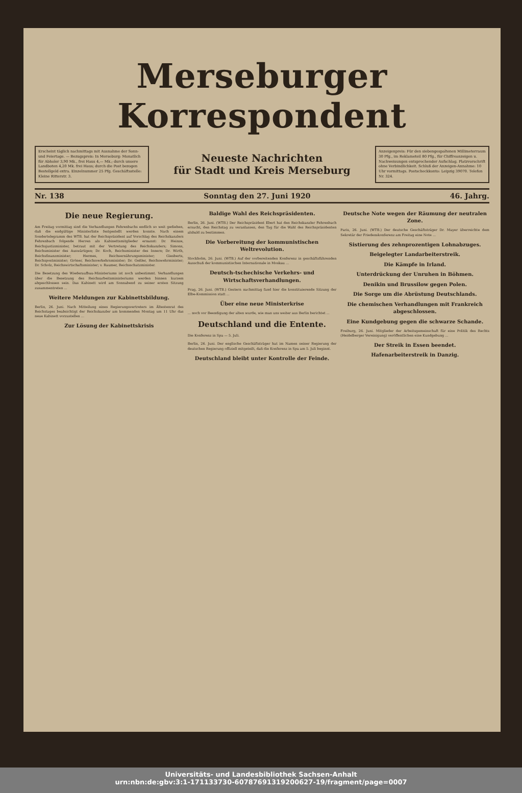Merseburger Korrespondent
Erscheint täglich nachmittags mit Ausnahme der Sonn- und Feiertage. — Bezugspreis: In Merseburg: Monatlich für Abholer 3,90 Mk., frei Haus 4,— Mk.; durch unsere Landboten 4,20 Mk. frei Haus; durch die Post bezogen Bestellgeld extra. Einzelnummer 25 Pfg. Geschäftsstelle: Kleine Ritterstr. 3.
Neueste Nachrichten
für Stadt und Kreis Merseburg
Anzeigenpreis: Für den siebengespaltenen Millimeterraum 30 Pfg., im Reklameteil 80 Pfg., für Chiffreanzeigen u. Nachweisungen entsprechender Aufschlag. Platzvorschrift ohne Verbindlichkeit. Schluß der Anzeigen-Annahme: 10 Uhr vormittags. Postscheckkonto: Leipzig 39070. Telefon Nr. 324.
Nr. 138 Sonntag den 27. Juni 1920 46. Jahrg.
Die neue Regierung.
Am Freitag vormittag sind die Verhandlungen Fehrenbachs endlich so weit gediehen, daß die endgültige Ministerliste festgestellt werden konnte. Nach einem Sondertelegramm des WTB. hat der Reichspräsident auf Vorschlag des Reichskanzlers Fehrenbach folgende Herren als Kabinettsmitglieder ernannt: Dr. Heinze, Reichsjustizminister, betraut mit der Vertretung des Reichskanzlers; Simons, Reichsminister des Auswärtigen; Dr. Koch, Reichsminister des Innern; Dr. Wirth, Reichsfinanzminister; Hermes, Reichsernährungsminister; Giesberts, Reichspostminister; Gröner, Reichsverkehrsminister; Dr. Geßler, Reichswehrminister; Dr. Scholz, Reichswirtschaftsminister; v. Raumer, Reichsschatzminister.
Die Besetzung des Wiederaufbau-Ministeriums ist noch unbestimmt. Verhandlungen über die Besetzung des Reichsarbeitsministeriums werden binnen kurzem abgeschlossen sein. Das Kabinett wird am Sonnabend zu seiner ersten Sitzung zusammentreten ...
Weitere Meldungen zur Kabinettsbildung.
Berlin, 26. Juni. Nach Mitteilung eines Regierungsvertreters im Ältestenrat des Reichstages beabsichtigt der Reichskanzler am kommenden Montag um 11 Uhr das neue Kabinett vorzustellen ...
Zur Lösung der Kabinettskrisis
Baldige Wahl des Reichspräsidenten.
Berlin, 26. Juni. (WTB.) Der Reichspräsident Ebert hat den Reichskanzler Fehrenbach ersucht, den Reichstag zu veranlassen, den Tag für die Wahl des Reichspräsidenten alsbald zu bestimmen.
Die Vorbereitung der kommunistischen Weltrevolution.
Stockholm, 26. Juni. (WTB.) Auf der vorbereitenden Konferenz in geschäftsführenden Ausschuß der kommunistischen Internationale in Moskau ...
Deutsch-tschechische Verkehrs- und Wirtschaftsverhandlungen.
Prag, 26. Juni. (WTB.) Gestern nachmittag fand hier die konstituierende Sitzung der Elbe-Kommission statt ...
Über eine neue Ministerkrise
... noch vor Beendigung der alten wurde, wie man uns weiter aus Berlin berichtet ...
Deutschland und die Entente.
Die Konferenz in Spa — 5. Juli.
Berlin, 26. Juni. Der englische Geschäftsträger hat im Namen seiner Regierung der deutschen Regierung offiziell mitgeteilt, daß die Konferenz in Spa am 5. Juli beginnt.
Deutschland bleibt unter Kontrolle der Feinde.
Deutsche Note wegen der Räumung der neutralen Zone.
Paris, 26. Juni. (WTB.) Der deutsche Geschäftsträger Dr. Mayer überreichte dem Sekretär der Friedenskonferenz am Freitag eine Note ...
Sistierung des zehnprozentigen Lohnabzuges.
Beigelegter Landarbeiterstreik.
Die Kämpfe in Irland.
Unterdrückung der Unruhen in Böhmen.
Denikin und Brussilow gegen Polen.
Die Sorge um die Abrüstung Deutschlands.
Die chemischen Verhandlungen mit Frankreich abgeschlossen.
Eine Kundgebung gegen die schwarze Schande.
Freiburg, 26. Juni. Mitglieder der Arbeitsgemeinschaft für eine Politik des Rechts (Heidelberger Vereinigung) veröffentlichen eine Kundgebung ...
Der Streik in Essen beendet.
Hafenarbeiterstreik in Danzig.
Universitäts- und Landesbibliothek Sachsen-Anhalt
urn:nbn:de:gbv:3:1-171133730-60787691319200627-19/fragment/page=0007